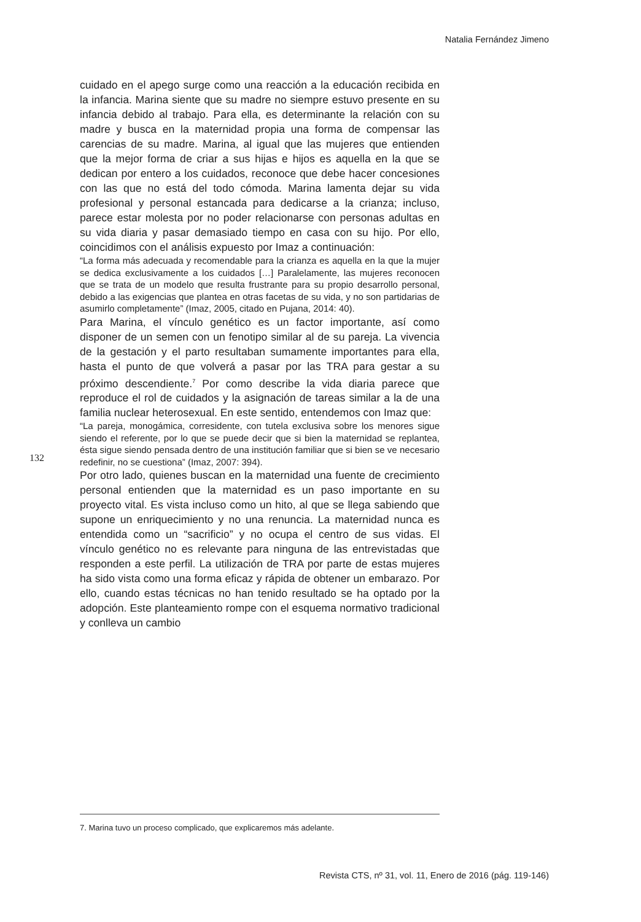Natalia Fernández Jimeno
132
cuidado en el apego surge como una reacción a la educación recibida en la infancia. Marina siente que su madre no siempre estuvo presente en su infancia debido al trabajo. Para ella, es determinante la relación con su madre y busca en la maternidad propia una forma de compensar las carencias de su madre. Marina, al igual que las mujeres que entienden que la mejor forma de criar a sus hijas e hijos es aquella en la que se dedican por entero a los cuidados, reconoce que debe hacer concesiones con las que no está del todo cómoda. Marina lamenta dejar su vida profesional y personal estancada para dedicarse a la crianza; incluso, parece estar molesta por no poder relacionarse con personas adultas en su vida diaria y pasar demasiado tiempo en casa con su hijo. Por ello, coincidimos con el análisis expuesto por Imaz a continuación:
“La forma más adecuada y recomendable para la crianza es aquella en la que la mujer se dedica exclusivamente a los cuidados […] Paralelamente, las mujeres reconocen que se trata de un modelo que resulta frustrante para su propio desarrollo personal, debido a las exigencias que plantea en otras facetas de su vida, y no son partidarias de asumirlo completamente” (Imaz, 2005, citado en Pujana, 2014: 40).
Para Marina, el vínculo genético es un factor importante, así como disponer de un semen con un fenotipo similar al de su pareja. La vivencia de la gestación y el parto resultaban sumamente importantes para ella, hasta el punto de que volverá a pasar por las TRA para gestar a su próximo descendiente.<sup>7</sup> Por como describe la vida diaria parece que reproduce el rol de cuidados y la asignación de tareas similar a la de una familia nuclear heterosexual. En este sentido, entendemos con Imaz que:
“La pareja, monogámica, corresidente, con tutela exclusiva sobre los menores sigue siendo el referente, por lo que se puede decir que si bien la maternidad se replantea, ésta sigue siendo pensada dentro de una institución familiar que si bien se ve necesario redefinir, no se cuestiona” (Imaz, 2007: 394).
Por otro lado, quienes buscan en la maternidad una fuente de crecimiento personal entienden que la maternidad es un paso importante en su proyecto vital. Es vista incluso como un hito, al que se llega sabiendo que supone un enriquecimiento y no una renuncia. La maternidad nunca es entendida como un “sacrificio” y no ocupa el centro de sus vidas. El vínculo genético no es relevante para ninguna de las entrevistadas que responden a este perfil. La utilización de TRA por parte de estas mujeres ha sido vista como una forma eficaz y rápida de obtener un embarazo. Por ello, cuando estas técnicas no han tenido resultado se ha optado por la adopción. Este planteamiento rompe con el esquema normativo tradicional y conlleva un cambio
7. Marina tuvo un proceso complicado, que explicaremos más adelante.
Revista CTS, nº 31, vol. 11, Enero de 2016 (pág. 119-146)